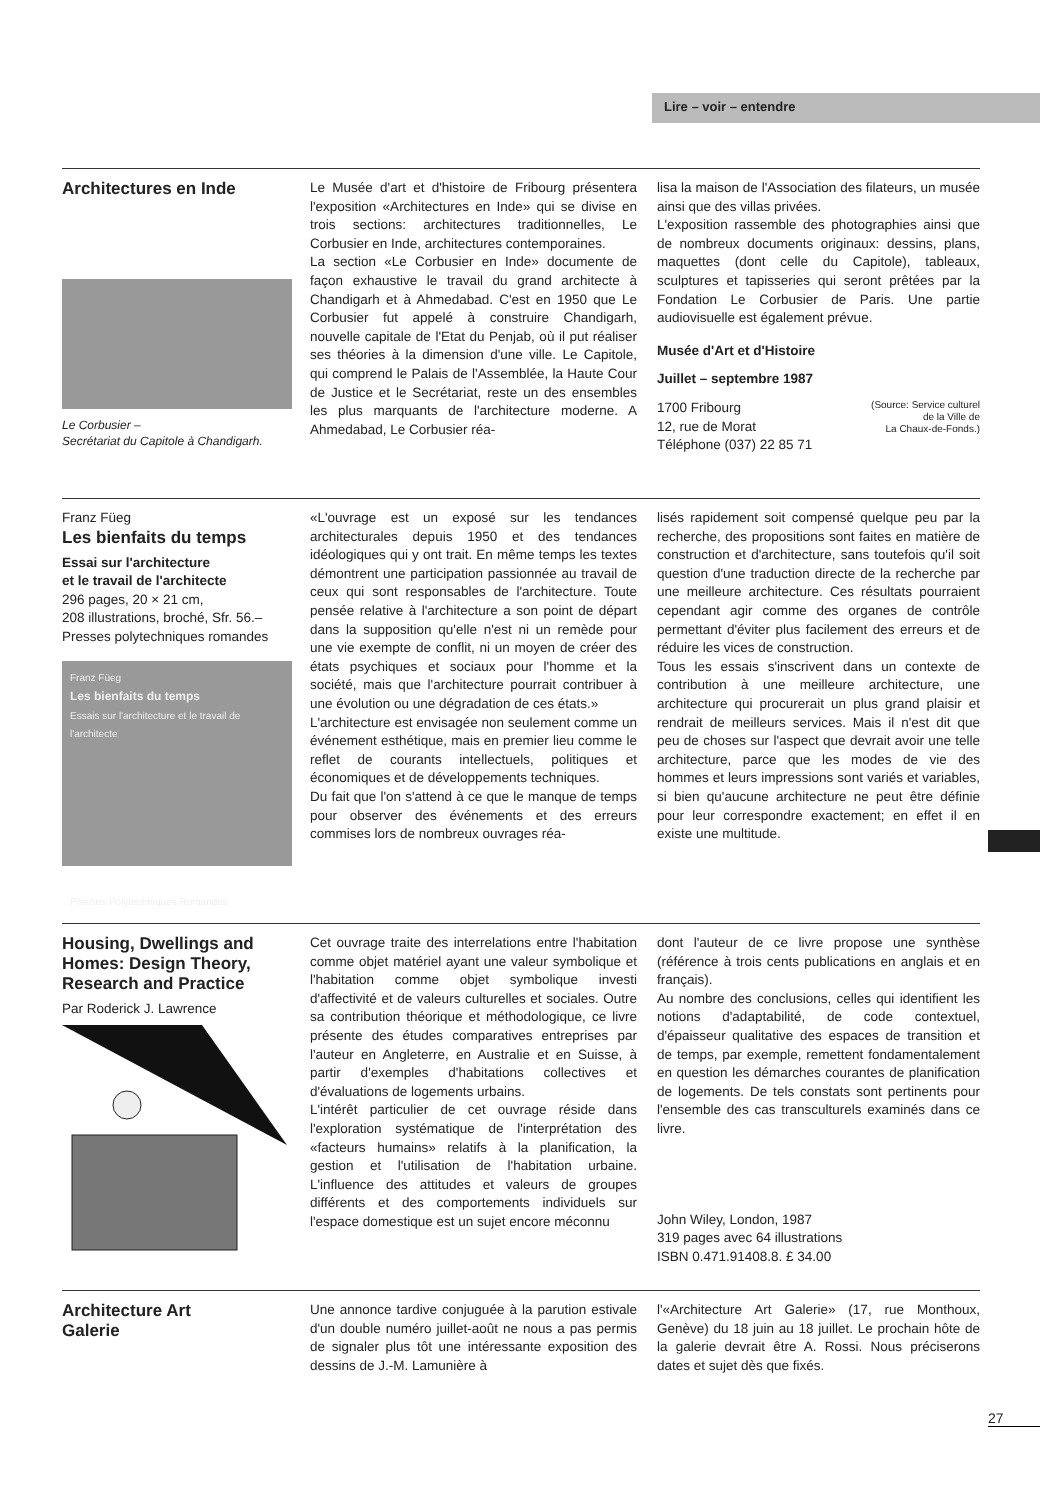Lire – voir – entendre
Architectures en Inde
Le Corbusier –
Secrétariat du Capitole à Chandigarh.
Le Musée d'art et d'histoire de Fribourg présentera l'exposition «Architectures en Inde» qui se divise en trois sections: architectures traditionnelles, Le Corbusier en Inde, architectures contemporaines.
La section «Le Corbusier en Inde» documente de façon exhaustive le travail du grand architecte à Chandigarh et à Ahmedabad. C'est en 1950 que Le Corbusier fut appelé à construire Chandigarh, nouvelle capitale de l'Etat du Penjab, où il put réaliser ses théories à la dimension d'une ville. Le Capitole, qui comprend le Palais de l'Assemblée, la Haute Cour de Justice et le Secrétariat, reste un des ensembles les plus marquants de l'architecture moderne. A Ahmedabad, Le Corbusier réa-
lisa la maison de l'Association des filateurs, un musée ainsi que des villas privées.
L'exposition rassemble des photographies ainsi que de nombreux documents originaux: dessins, plans, maquettes (dont celle du Capitole), tableaux, sculptures et tapisseries qui seront prêtées par la Fondation Le Corbusier de Paris. Une partie audiovisuelle est également prévue.
Musée d'Art et d'Histoire
Juillet – septembre 1987
1700 Fribourg
12, rue de Morat
Téléphone (037) 22 85 71
(Source: Service culturel
de la Ville de
La Chaux-de-Fonds.)
Franz Füeg
Les bienfaits du temps
Essai sur l'architecture
et le travail de l'architecte
296 pages, 20 × 21 cm,
208 illustrations, broché, Sfr. 56.–
Presses polytechniques romandes
Franz Füeg
Les bienfaits du temps
Essais sur l'architecture et le travail de l'architecte
Presses Polytechniques Romandes
«L'ouvrage est un exposé sur les tendances architecturales depuis 1950 et des tendances idéologiques qui y ont trait. En même temps les textes démontrent une participation passionnée au travail de ceux qui sont responsables de l'architecture. Toute pensée relative à l'architecture a son point de départ dans la supposition qu'elle n'est ni un remède pour une vie exempte de conflit, ni un moyen de créer des états psychiques et sociaux pour l'homme et la société, mais que l'architecture pourrait contribuer à une évolution ou une dégradation de ces états.»
L'architecture est envisagée non seulement comme un événement esthétique, mais en premier lieu comme le reflet de courants intellectuels, politiques et économiques et de développements techniques.
Du fait que l'on s'attend à ce que le manque de temps pour observer des événements et des erreurs commises lors de nombreux ouvrages réa-
lisés rapidement soit compensé quelque peu par la recherche, des propositions sont faites en matière de construction et d'architecture, sans toutefois qu'il soit question d'une traduction directe de la recherche par une meilleure architecture. Ces résultats pourraient cependant agir comme des organes de contrôle permettant d'éviter plus facilement des erreurs et de réduire les vices de construction.
Tous les essais s'inscrivent dans un contexte de contribution à une meilleure architecture, une architecture qui procurerait un plus grand plaisir et rendrait de meilleurs services. Mais il n'est dit que peu de choses sur l'aspect que devrait avoir une telle architecture, parce que les modes de vie des hommes et leurs impressions sont variés et variables, si bien qu'aucune architecture ne peut être définie pour leur correspondre exactement; en effet il en existe une multitude.
Housing, Dwellings and Homes: Design Theory, Research and Practice
Par Roderick J. Lawrence
Cet ouvrage traite des interrelations entre l'habitation comme objet matériel ayant une valeur symbolique et l'habitation comme objet symbolique investi d'affectivité et de valeurs culturelles et sociales. Outre sa contribution théorique et méthodologique, ce livre présente des études comparatives entreprises par l'auteur en Angleterre, en Australie et en Suisse, à partir d'exemples d'habitations collectives et d'évaluations de logements urbains.
L'intérêt particulier de cet ouvrage réside dans l'exploration systématique de l'interprétation des «facteurs humains» relatifs à la planification, la gestion et l'utilisation de l'habitation urbaine. L'influence des attitudes et valeurs de groupes différents et des comportements individuels sur l'espace domestique est un sujet encore méconnu
dont l'auteur de ce livre propose une synthèse (référence à trois cents publications en anglais et en français).
Au nombre des conclusions, celles qui identifient les notions d'adaptabilité, de code contextuel, d'épaisseur qualitative des espaces de transition et de temps, par exemple, remettent fondamentalement en question les démarches courantes de planification de logements. De tels constats sont pertinents pour l'ensemble des cas transculturels examinés dans ce livre.
John Wiley, London, 1987
319 pages avec 64 illustrations
ISBN 0.471.91408.8. £ 34.00
Architecture Art
Galerie
Une annonce tardive conjuguée à la parution estivale d'un double numéro juillet-août ne nous a pas permis de signaler plus tôt une intéressante exposition des dessins de J.-M. Lamunière à
l'«Architecture Art Galerie» (17, rue Monthoux, Genève) du 18 juin au 18 juillet. Le prochain hôte de la galerie devrait être A. Rossi. Nous préciserons dates et sujet dès que fixés.
27